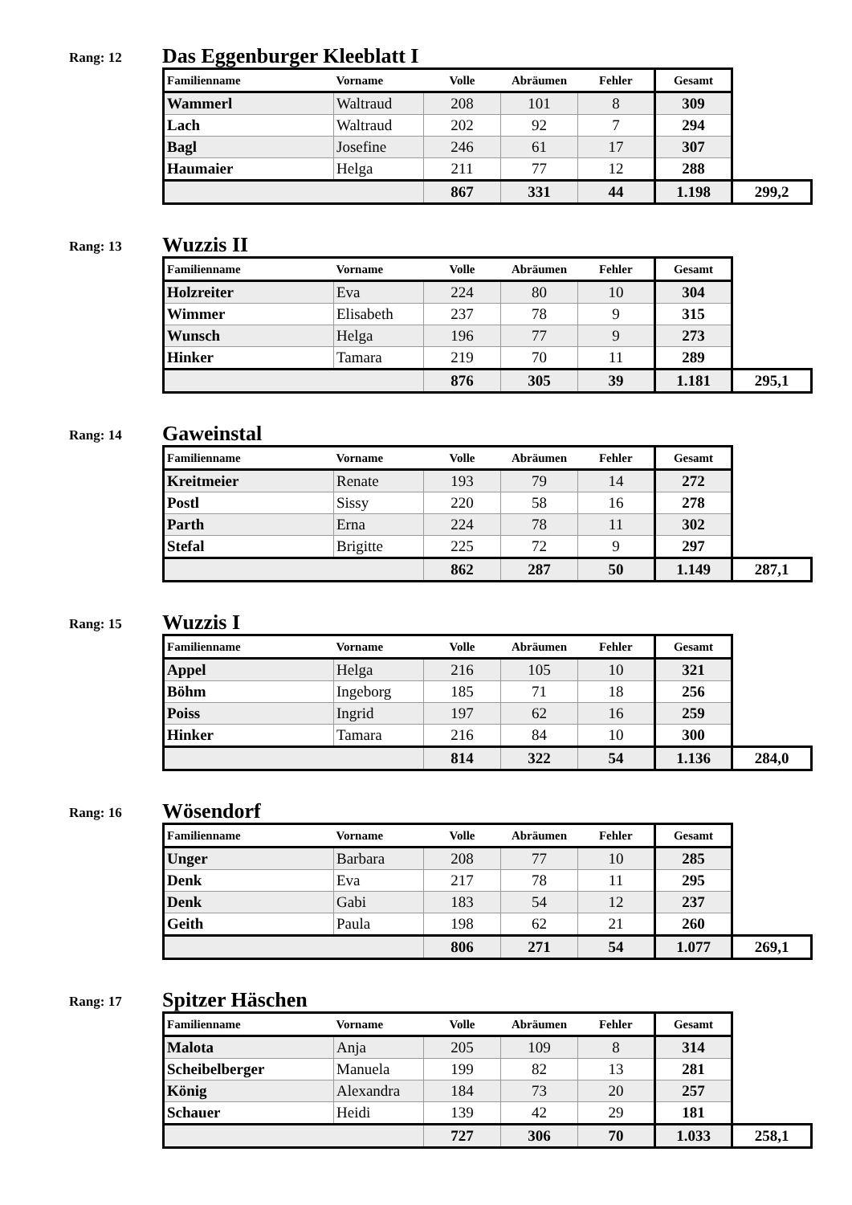Rang: 12
Das Eggenburger Kleeblatt I
| Familienname | Vorname | Volle | Abräumen | Fehler | Gesamt | |
| --- | --- | --- | --- | --- | --- | --- |
| Wammerl | Waltraud | 208 | 101 | 8 | 309 | |
| Lach | Waltraud | 202 | 92 | 7 | 294 | |
| Bagl | Josefine | 246 | 61 | 17 | 307 | |
| Haumaier | Helga | 211 | 77 | 12 | 288 | |
| | | 867 | 331 | 44 | 1.198 | 299,2 |
Rang: 13
Wuzzis II
| Familienname | Vorname | Volle | Abräumen | Fehler | Gesamt | |
| --- | --- | --- | --- | --- | --- | --- |
| Holzreiter | Eva | 224 | 80 | 10 | 304 | |
| Wimmer | Elisabeth | 237 | 78 | 9 | 315 | |
| Wunsch | Helga | 196 | 77 | 9 | 273 | |
| Hinker | Tamara | 219 | 70 | 11 | 289 | |
| | | 876 | 305 | 39 | 1.181 | 295,1 |
Rang: 14
Gaweinstal
| Familienname | Vorname | Volle | Abräumen | Fehler | Gesamt | |
| --- | --- | --- | --- | --- | --- | --- |
| Kreitmeier | Renate | 193 | 79 | 14 | 272 | |
| Postl | Sissy | 220 | 58 | 16 | 278 | |
| Parth | Erna | 224 | 78 | 11 | 302 | |
| Stefal | Brigitte | 225 | 72 | 9 | 297 | |
| | | 862 | 287 | 50 | 1.149 | 287,1 |
Rang: 15
Wuzzis I
| Familienname | Vorname | Volle | Abräumen | Fehler | Gesamt | |
| --- | --- | --- | --- | --- | --- | --- |
| Appel | Helga | 216 | 105 | 10 | 321 | |
| Böhm | Ingeborg | 185 | 71 | 18 | 256 | |
| Poiss | Ingrid | 197 | 62 | 16 | 259 | |
| Hinker | Tamara | 216 | 84 | 10 | 300 | |
| | | 814 | 322 | 54 | 1.136 | 284,0 |
Rang: 16
Wösendorf
| Familienname | Vorname | Volle | Abräumen | Fehler | Gesamt | |
| --- | --- | --- | --- | --- | --- | --- |
| Unger | Barbara | 208 | 77 | 10 | 285 | |
| Denk | Eva | 217 | 78 | 11 | 295 | |
| Denk | Gabi | 183 | 54 | 12 | 237 | |
| Geith | Paula | 198 | 62 | 21 | 260 | |
| | | 806 | 271 | 54 | 1.077 | 269,1 |
Rang: 17
Spitzer Häschen
| Familienname | Vorname | Volle | Abräumen | Fehler | Gesamt | |
| --- | --- | --- | --- | --- | --- | --- |
| Malota | Anja | 205 | 109 | 8 | 314 | |
| Scheibelberger | Manuela | 199 | 82 | 13 | 281 | |
| König | Alexandra | 184 | 73 | 20 | 257 | |
| Schauer | Heidi | 139 | 42 | 29 | 181 | |
| | | 727 | 306 | 70 | 1.033 | 258,1 |